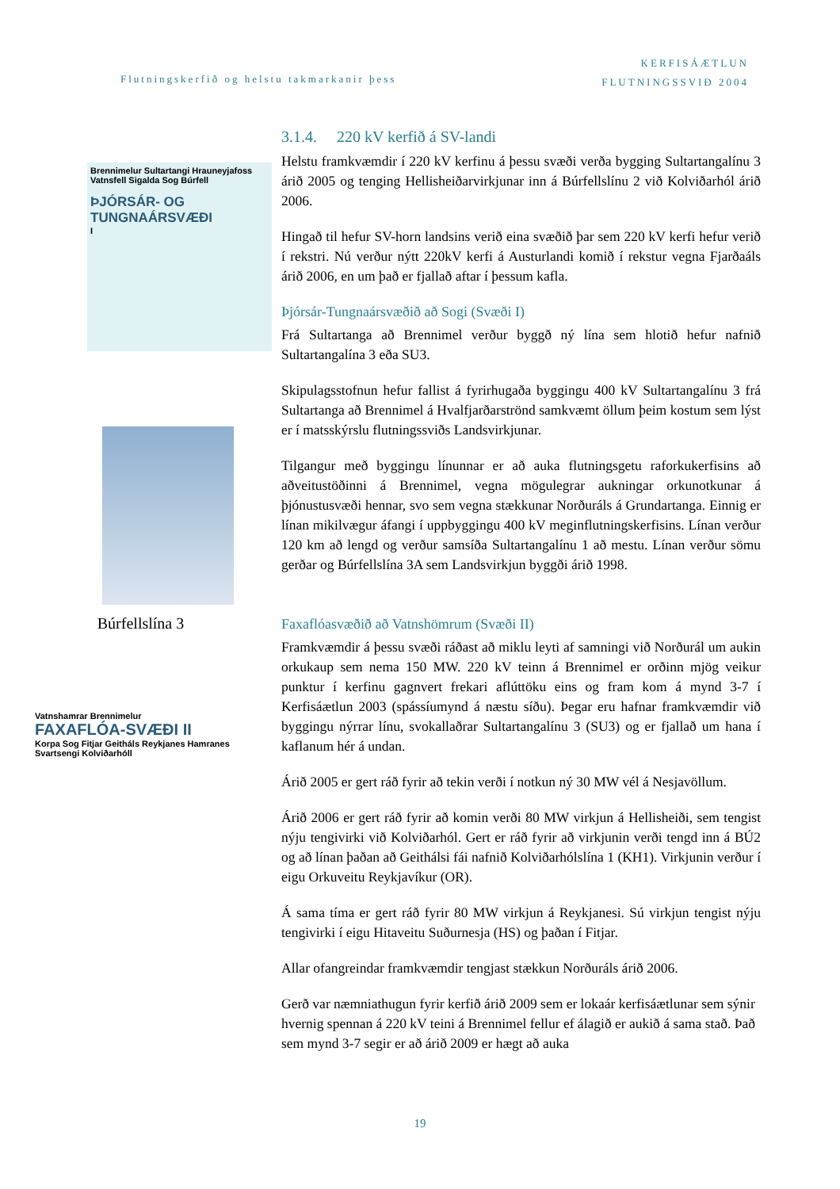Flutningskerfið og helstu takmarkanir þess
KERFISÁÆTLUN
FLUTNINGSSVIÐ 2004
Brennimelur Sultartangi Hrauneyjafoss Vatnsfell Sigalda Sog Búrfell
ÞJÓRSÁR- OG TUNGNAÁRSVÆÐI
I
Búrfellslína 3
Vatnshamrar Brennimelur
FAXAFLÓA-SVÆÐI II
Korpa Sog Fitjar Geitháls Reykjanes Hamranes Svartsengi Kolviðarhóll
3.1.4. 220 kV kerfið á SV-landi
Helstu framkvæmdir í 220 kV kerfinu á þessu svæði verða bygging Sultartangalínu 3 árið 2005 og tenging Hellisheiðarvirkjunar inn á Búrfellslínu 2 við Kolviðarhól árið 2006.
Hingað til hefur SV-horn landsins verið eina svæðið þar sem 220 kV kerfi hefur verið í rekstri. Nú verður nýtt 220kV kerfi á Austurlandi komið í rekstur vegna Fjarðaáls árið 2006, en um það er fjallað aftar í þessum kafla.
Þjórsár-Tungnaársvæðið að Sogi (Svæði I)
Frá Sultartanga að Brennimel verður byggð ný lína sem hlotið hefur nafnið Sultartangalína 3 eða SU3.
Skipulagsstofnun hefur fallist á fyrirhugaða byggingu 400 kV Sultartangalínu 3 frá Sultartanga að Brennimel á Hvalfjarðarströnd samkvæmt öllum þeim kostum sem lýst er í matsskýrslu flutningssviðs Landsvirkjunar.
Tilgangur með byggingu línunnar er að auka flutningsgetu raforkukerfisins að aðveitustöðinni á Brennimel, vegna mögulegrar aukningar orkunotkunar á þjónustusvæði hennar, svo sem vegna stækkunar Norðuráls á Grundartanga. Einnig er línan mikilvægur áfangi í uppbyggingu 400 kV meginflutningskerfisins. Línan verður 120 km að lengd og verður samsíða Sultartangalínu 1 að mestu. Línan verður sömu gerðar og Búrfellslína 3A sem Landsvirkjun byggði árið 1998.
Faxaflóasvæðið að Vatnshömrum (Svæði II)
Framkvæmdir á þessu svæði ráðast að miklu leyti af samningi við Norðurál um aukin orkukaup sem nema 150 MW. 220 kV teinn á Brennimel er orðinn mjög veikur punktur í kerfinu gagnvert frekari aflúttöku eins og fram kom á mynd 3-7 í Kerfisáætlun 2003 (spássíumynd á næstu síðu). Þegar eru hafnar framkvæmdir við byggingu nýrrar línu, svokallaðrar Sultartangalínu 3 (SU3) og er fjallað um hana í kaflanum hér á undan.
Árið 2005 er gert ráð fyrir að tekin verði í notkun ný 30 MW vél á Nesjavöllum.
Árið 2006 er gert ráð fyrir að komin verði 80 MW virkjun á Hellisheiði, sem tengist nýju tengivirki við Kolviðarhól. Gert er ráð fyrir að virkjunin verði tengd inn á BÚ2 og að línan þaðan að Geithálsi fái nafnið Kolviðarhólslína 1 (KH1). Virkjunin verður í eigu Orkuveitu Reykjavíkur (OR).
Á sama tíma er gert ráð fyrir 80 MW virkjun á Reykjanesi. Sú virkjun tengist nýju tengivirki í eigu Hitaveitu Suðurnesja (HS) og þaðan í Fitjar.
Allar ofangreindar framkvæmdir tengjast stækkun Norðuráls árið 2006.
Gerð var næmniathugun fyrir kerfið árið 2009 sem er lokaár kerfisáætlunar sem sýnir hvernig spennan á 220 kV teini á Brennimel fellur ef álagið er aukið á sama stað. Það sem mynd 3-7 segir er að árið 2009 er hægt að auka
19